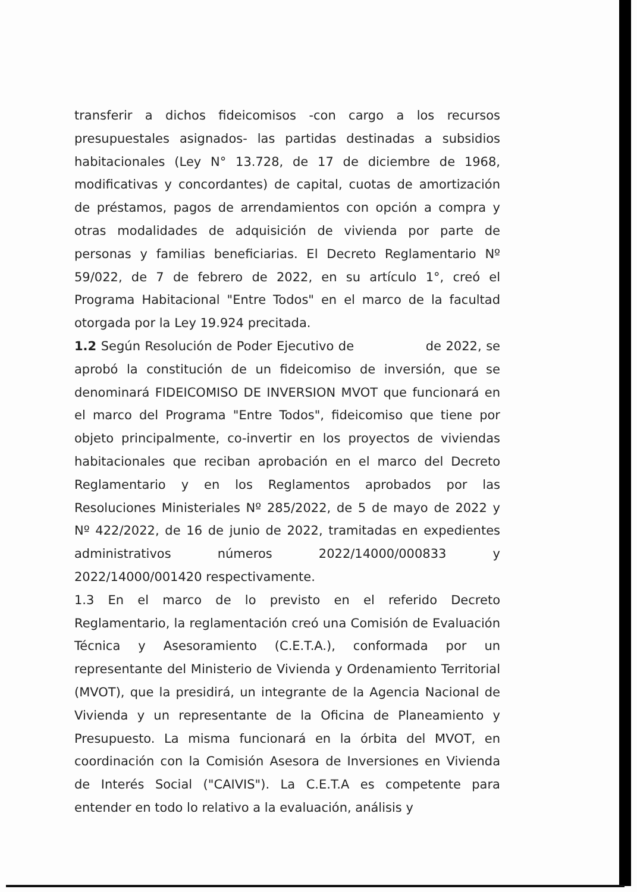transferir a dichos fideicomisos -con cargo a los recursos presupuestales asignados- las partidas destinadas a subsidios habitacionales (Ley N° 13.728, de 17 de diciembre de 1968, modificativas y concordantes) de capital, cuotas de amortización de préstamos, pagos de arrendamientos con opción a compra y otras modalidades de adquisición de vivienda por parte de personas y familias beneficiarias. El Decreto Reglamentario Nº 59/022, de 7 de febrero de 2022, en su artículo 1°, creó el Programa Habitacional "Entre Todos" en el marco de la facultad otorgada por la Ley 19.924 precitada.
1.2 Según Resolución de Poder Ejecutivo de de 2022, se aprobó la constitución de un fideicomiso de inversión, que se denominará FIDEICOMISO DE INVERSION MVOT que funcionará en el marco del Programa "Entre Todos", fideicomiso que tiene por objeto principalmente, co-invertir en los proyectos de viviendas habitacionales que reciban aprobación en el marco del Decreto Reglamentario y en los Reglamentos aprobados por las Resoluciones Ministeriales Nº 285/2022, de 5 de mayo de 2022 y Nº 422/2022, de 16 de junio de 2022, tramitadas en expedientes administrativos números 2022/14000/000833 y 2022/14000/001420 respectivamente.
1.3 En el marco de lo previsto en el referido Decreto Reglamentario, la reglamentación creó una Comisión de Evaluación Técnica y Asesoramiento (C.E.T.A.), conformada por un representante del Ministerio de Vivienda y Ordenamiento Territorial (MVOT), que la presidirá, un integrante de la Agencia Nacional de Vivienda y un representante de la Oficina de Planeamiento y Presupuesto. La misma funcionará en la órbita del MVOT, en coordinación con la Comisión Asesora de Inversiones en Vivienda de Interés Social ("CAIVIS"). La C.E.T.A es competente para entender en todo lo relativo a la evaluación, análisis y